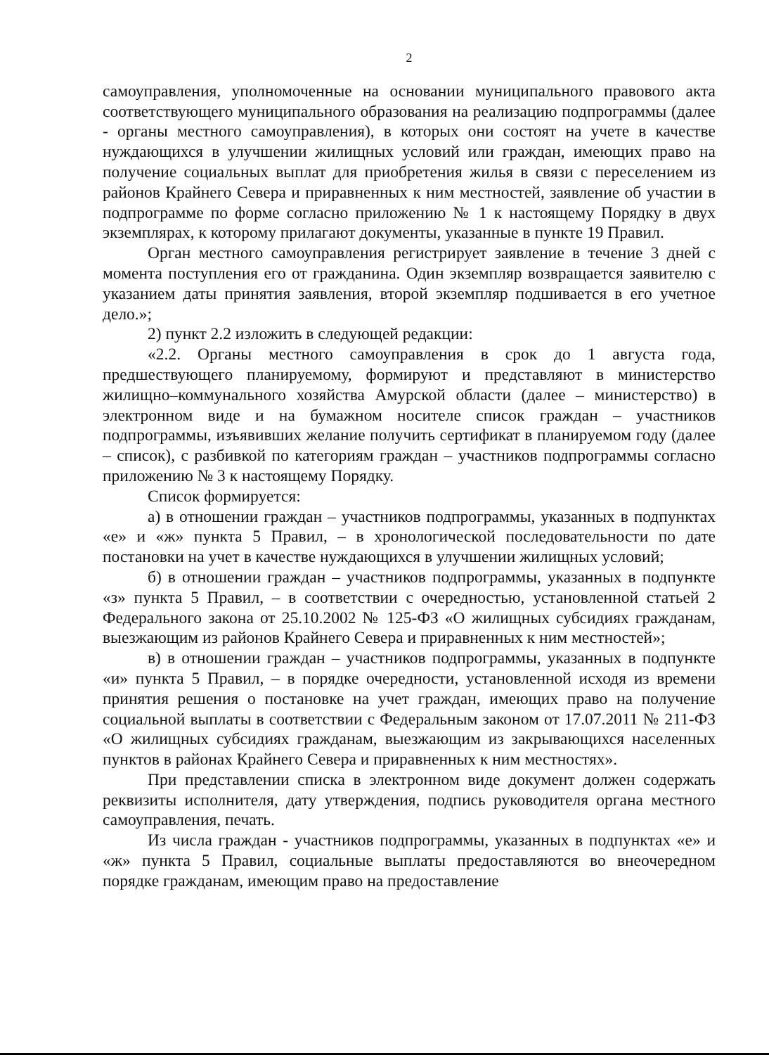2
самоуправления, уполномоченные на основании муниципального правового акта соответствующего муниципального образования на реализацию подпрограммы (далее - органы местного самоуправления), в которых они состоят на учете в качестве нуждающихся в улучшении жилищных условий или граждан, имеющих право на получение социальных выплат для приобретения жилья в связи с переселением из районов Крайнего Севера и приравненных к ним местностей, заявление об участии в подпрограмме по форме согласно приложению № 1 к настоящему Порядку в двух экземплярах, к которому прилагают документы, указанные в пункте 19 Правил.
Орган местного самоуправления регистрирует заявление в течение 3 дней с момента поступления его от гражданина. Один экземпляр возвращается заявителю с указанием даты принятия заявления, второй экземпляр подшивается в его учетное дело.»;
2) пункт 2.2 изложить в следующей редакции:
«2.2. Органы местного самоуправления в срок до 1 августа года, предшествующего планируемому, формируют и представляют в министерство жилищно–коммунального хозяйства Амурской области (далее – министерство) в электронном виде и на бумажном носителе список граждан – участников подпрограммы, изъявивших желание получить сертификат в планируемом году (далее – список), с разбивкой по категориям граждан – участников подпрограммы согласно приложению № 3 к настоящему Порядку.
Список формируется:
а) в отношении граждан – участников подпрограммы, указанных в подпунктах «е» и «ж» пункта 5 Правил, – в хронологической последовательности по дате постановки на учет в качестве нуждающихся в улучшении жилищных условий;
б) в отношении граждан – участников подпрограммы, указанных в подпункте «з» пункта 5 Правил, – в соответствии с очередностью, установленной статьей 2 Федерального закона от 25.10.2002 № 125-ФЗ «О жилищных субсидиях гражданам, выезжающим из районов Крайнего Севера и приравненных к ним местностей»;
в) в отношении граждан – участников подпрограммы, указанных в подпункте «и» пункта 5 Правил, – в порядке очередности, установленной исходя из времени принятия решения о постановке на учет граждан, имеющих право на получение социальной выплаты в соответствии с Федеральным законом от 17.07.2011 № 211-ФЗ «О жилищных субсидиях гражданам, выезжающим из закрывающихся населенных пунктов в районах Крайнего Севера и приравненных к ним местностях».
При представлении списка в электронном виде документ должен содержать реквизиты исполнителя, дату утверждения, подпись руководителя органа местного самоуправления, печать.
Из числа граждан - участников подпрограммы, указанных в подпунктах «е» и «ж» пункта 5 Правил, социальные выплаты предоставляются во внеочередном порядке гражданам, имеющим право на предоставление